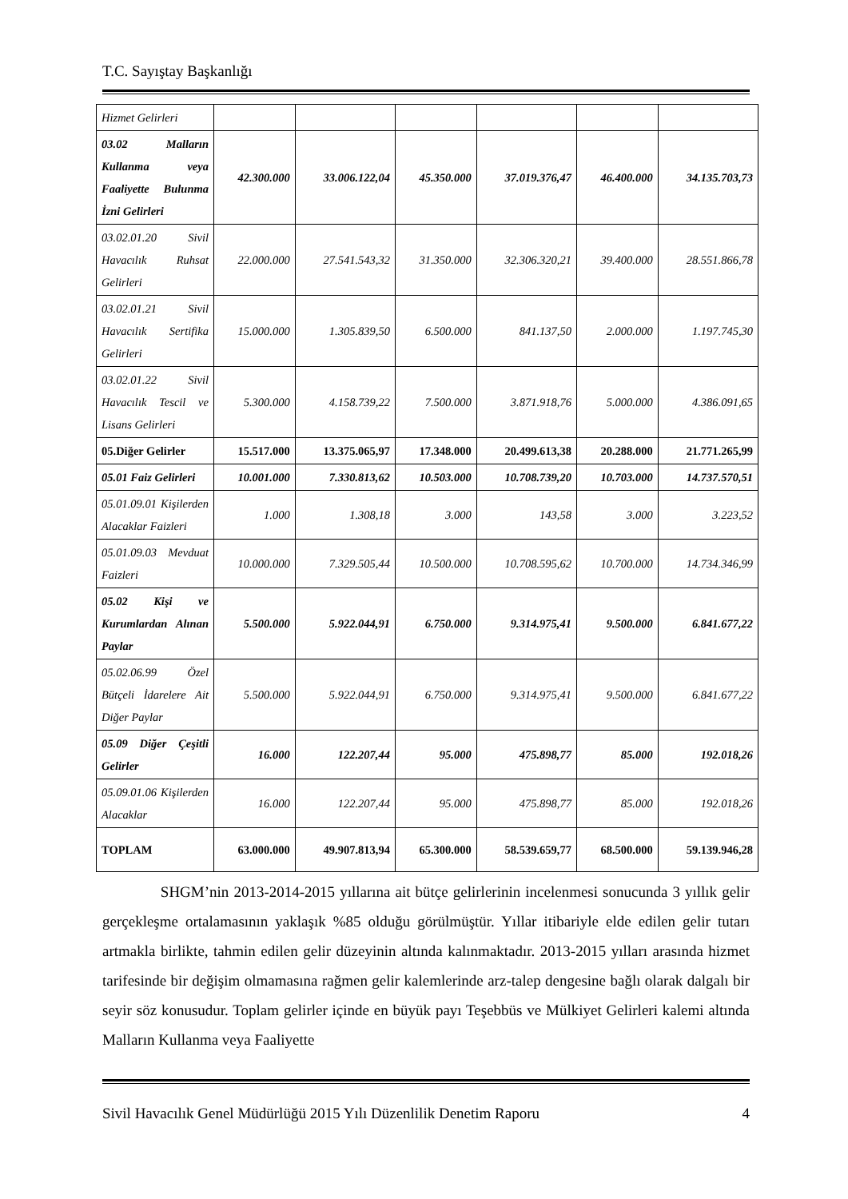T.C. Sayıştay Başkanlığı
| Hizmet Gelirleri | | | | | | |
| 03.02 Malların Kullanma veya Faaliyette Bulunma İzni Gelirleri | 42.300.000 | 33.006.122,04 | 45.350.000 | 37.019.376,47 | 46.400.000 | 34.135.703,73 |
| 03.02.01.20 Sivil Havacılık Ruhsat Gelirleri | 22.000.000 | 27.541.543,32 | 31.350.000 | 32.306.320,21 | 39.400.000 | 28.551.866,78 |
| 03.02.01.21 Sivil Havacılık Sertifika Gelirleri | 15.000.000 | 1.305.839,50 | 6.500.000 | 841.137,50 | 2.000.000 | 1.197.745,30 |
| 03.02.01.22 Sivil Havacılık Tescil ve Lisans Gelirleri | 5.300.000 | 4.158.739,22 | 7.500.000 | 3.871.918,76 | 5.000.000 | 4.386.091,65 |
| 05.Diğer Gelirler | 15.517.000 | 13.375.065,97 | 17.348.000 | 20.499.613,38 | 20.288.000 | 21.771.265,99 |
| 05.01 Faiz Gelirleri | 10.001.000 | 7.330.813,62 | 10.503.000 | 10.708.739,20 | 10.703.000 | 14.737.570,51 |
| 05.01.09.01 Kişilerden Alacaklar Faizleri | 1.000 | 1.308,18 | 3.000 | 143,58 | 3.000 | 3.223,52 |
| 05.01.09.03 Mevduat Faizleri | 10.000.000 | 7.329.505,44 | 10.500.000 | 10.708.595,62 | 10.700.000 | 14.734.346,99 |
| 05.02 Kişi ve Kurumlardan Alınan Paylar | 5.500.000 | 5.922.044,91 | 6.750.000 | 9.314.975,41 | 9.500.000 | 6.841.677,22 |
| 05.02.06.99 Özel Bütçeli İdarelere Ait Diğer Paylar | 5.500.000 | 5.922.044,91 | 6.750.000 | 9.314.975,41 | 9.500.000 | 6.841.677,22 |
| 05.09 Diğer Çeşitli Gelirler | 16.000 | 122.207,44 | 95.000 | 475.898,77 | 85.000 | 192.018,26 |
| 05.09.01.06 Kişilerden Alacaklar | 16.000 | 122.207,44 | 95.000 | 475.898,77 | 85.000 | 192.018,26 |
| TOPLAM | 63.000.000 | 49.907.813,94 | 65.300.000 | 58.539.659,77 | 68.500.000 | 59.139.946,28 |
SHGM’nin 2013-2014-2015 yıllarına ait bütçe gelirlerinin incelenmesi sonucunda 3 yıllık gelir gerçekleşme ortalamasının yaklaşık %85 olduğu görülmüştür. Yıllar itibariyle elde edilen gelir tutarı artmakla birlikte, tahmin edilen gelir düzeyinin altında kalınmaktadır. 2013-2015 yılları arasında hizmet tarifesinde bir değişim olmamasına rağmen gelir kalemlerinde arz-talep dengesine bağlı olarak dalgalı bir seyir söz konusudur. Toplam gelirler içinde en büyük payı Teşebbüs ve Mülkiyet Gelirleri kalemi altında Malların Kullanma veya Faaliyette
Sivil Havacılık Genel Müdürlüğü 2015 Yılı Düzenlilik Denetim Raporu 4